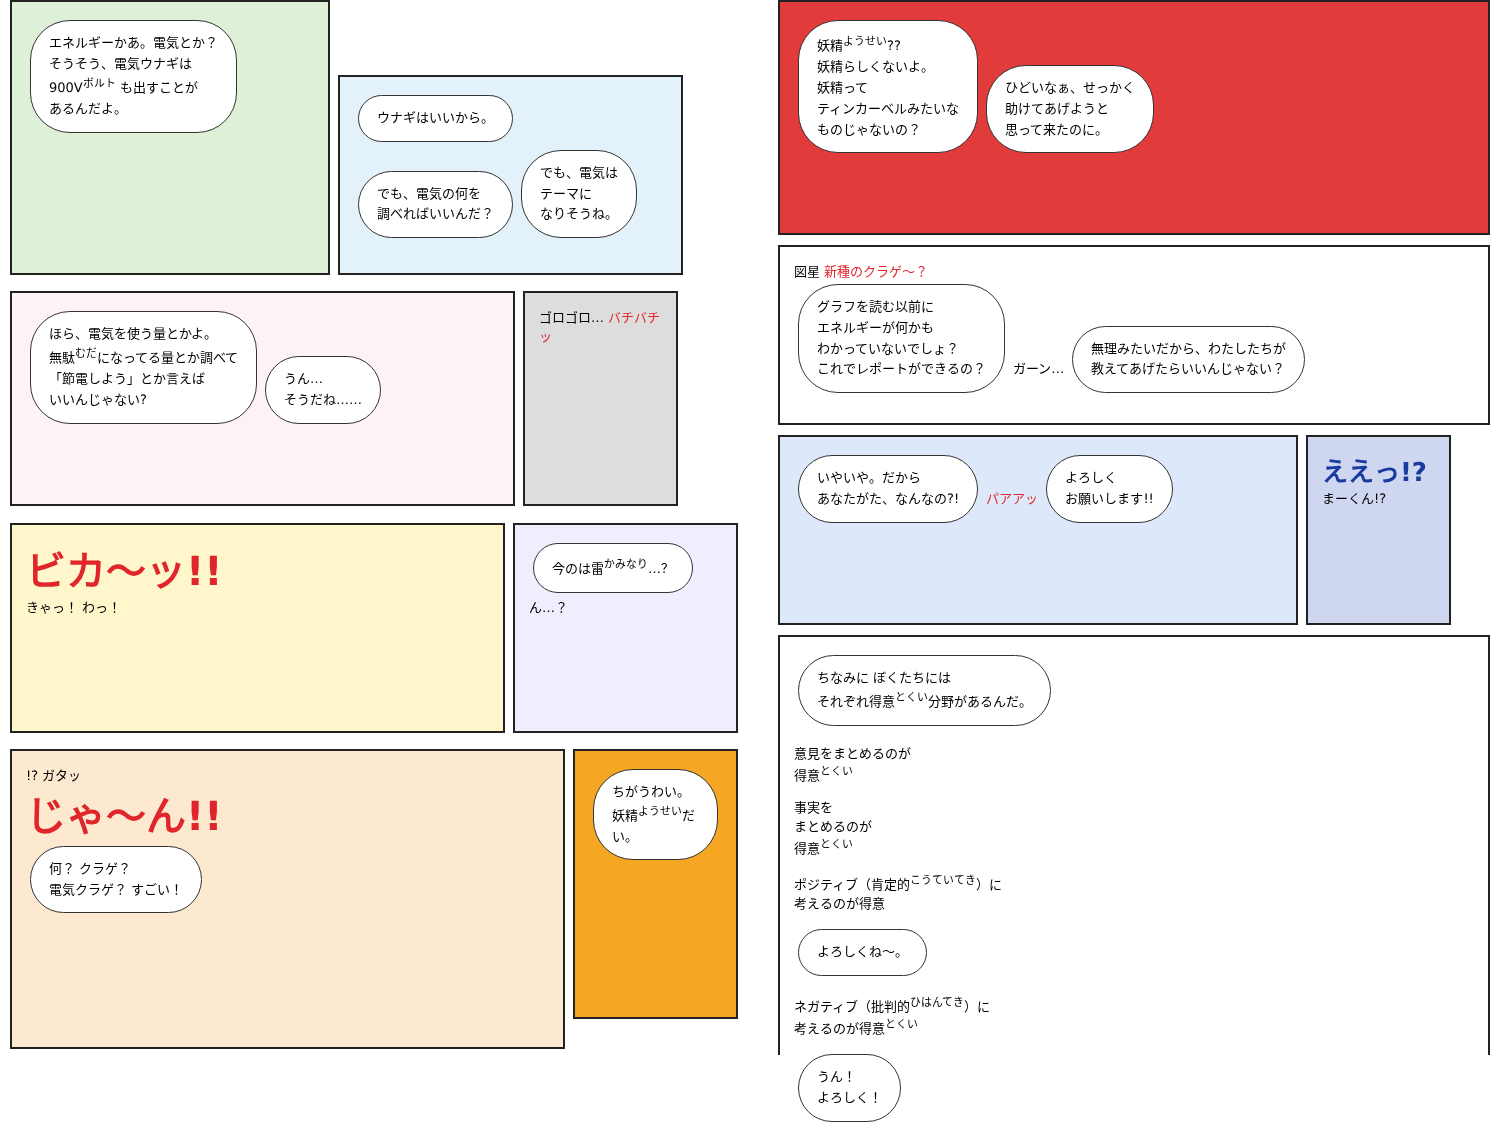エネルギーかあ。電気とか？
そうそう、電気ウナギは
900V<sup>ボルト</sup> も出すことが
あるんだよ。
ウナギはいいから。
でも、電気の何を
調べればいいんだ？
でも、電気は
テーマに
なりそうね。
ほら、電気を使う量とかよ。
無駄<sup>むだ</sup>になってる量とか調べて
「節電しよう」とか言えば
いいんじゃない?
うん…
そうだね……
ゴロゴロ… バチバチッ
ビカ〜ッ!!
きゃっ！ わっ！
今のは雷<sup>かみなり</sup>…？
ん…？
!? ガタッ
じゃ〜ん!!
何？ クラゲ？
電気クラゲ？ すごい！
ちがうわい。
妖精<sup>ようせい</sup>だい。
妖精<sup>ようせい</sup>??
妖精らしくないよ。
妖精って
ティンカーベルみたいな
ものじゃないの？
ひどいなぁ、せっかく
助けてあげようと
思って来たのに。
図星 新種のクラゲ〜？
グラフを読む以前に
エネルギーが何かも
わかっていないでしょ？
これでレポートができるの？
ガーン…
無理みたいだから、わたしたちが
教えてあげたらいいんじゃない？
いやいや。だから
あなたがた、なんなの?!
パアアッ
よろしく
お願いします!!
ええっ!?
まーくん!?
ちなみに ぼくたちには
それぞれ得意<sup>とくい</sup>分野があるんだ。
意見をまとめるのが
得意<sup>とくい</sup>
事実を
まとめるのが
得意<sup>とくい</sup>
ポジティブ（肯定的<sup>こうていてき</sup>）に
考えるのが得意
よろしくね〜。
ネガティブ（批判的<sup>ひはんてき</sup>）に
考えるのが得意<sup>とくい</sup>
うん！
よろしく！